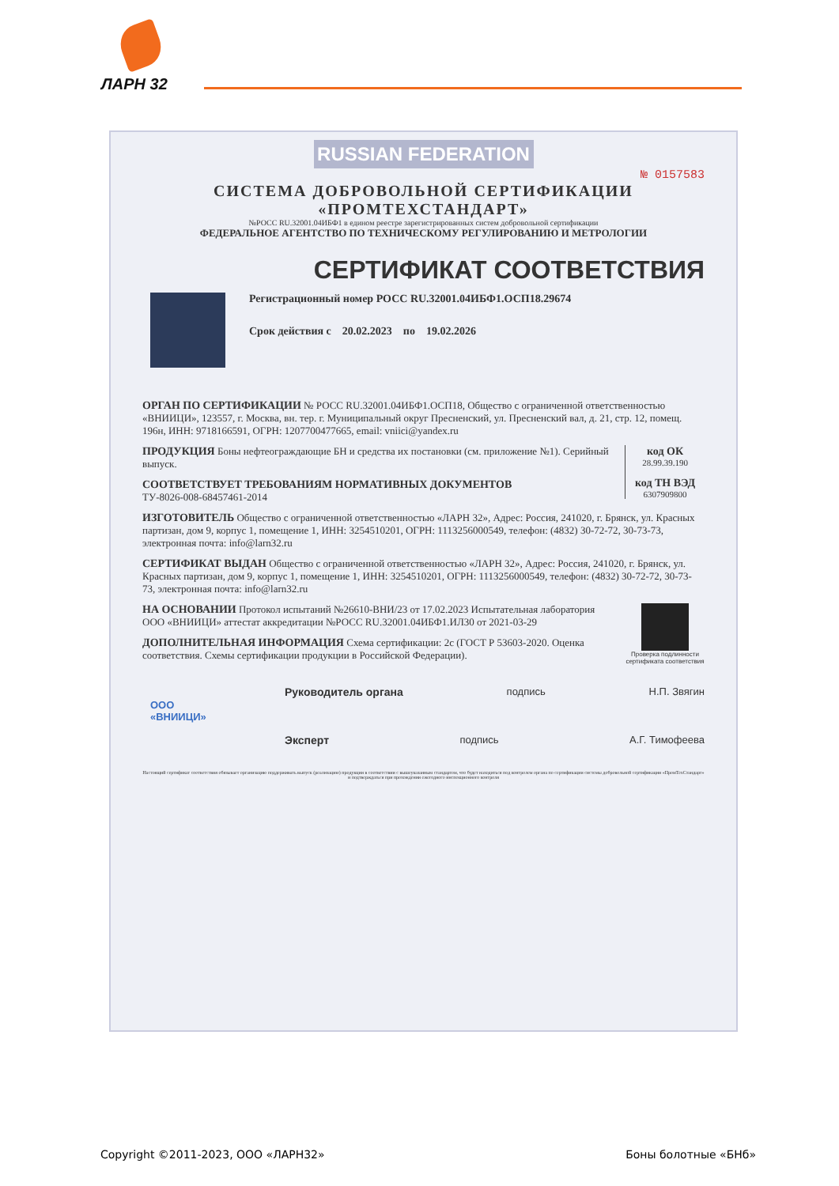ЛАРН 32
RUSSIAN FEDERATION
№ 0157583
СИСТЕМА ДОБРОВОЛЬНОЙ СЕРТИФИКАЦИИ
«ПРОМТЕХСТАНДАРТ»
№РОСС RU.32001.04ИБФ1 в едином реестре зарегистрированных систем добровольной сертификации
ФЕДЕРАЛЬНОЕ АГЕНТСТВО ПО ТЕХНИЧЕСКОМУ РЕГУЛИРОВАНИЮ И МЕТРОЛОГИИ
СЕРТИФИКАТ СООТВЕТСТВИЯ
Регистрационный номер РОСС RU.32001.04ИБФ1.ОСП18.29674
Срок действия с 20.02.2023 по 19.02.2026
ОРГАН ПО СЕРТИФИКАЦИИ № РОСС RU.32001.04ИБФ1.ОСП18, Общество с ограниченной ответственностью «ВНИИЦИ», 123557, г. Москва, вн. тер. г. Муниципальный округ Пресненский, ул. Пресненский вал, д. 21, стр. 12, помещ. 196н, ИНН: 9718166591, ОГРН: 1207700477665, email: vniici@yandex.ru
код ОК
28.99.39.190
код ТН ВЭД
6307909800
ПРОДУКЦИЯ Боны нефтеограждающие БН и средства их постановки (см. приложение №1). Серийный выпуск.
СООТВЕТСТВУЕТ ТРЕБОВАНИЯМ НОРМАТИВНЫХ ДОКУМЕНТОВ
ТУ-8026-008-68457461-2014
ИЗГОТОВИТЕЛЬ Общество с ограниченной ответственностью «ЛАРН 32», Адрес: Россия, 241020, г. Брянск, ул. Красных партизан, дом 9, корпус 1, помещение 1, ИНН: 3254510201, ОГРН: 1113256000549, телефон: (4832) 30-72-72, 30-73-73, электронная почта: info@larn32.ru
СЕРТИФИКАТ ВЫДАН Общество с ограниченной ответственностью «ЛАРН 32», Адрес: Россия, 241020, г. Брянск, ул. Красных партизан, дом 9, корпус 1, помещение 1, ИНН: 3254510201, ОГРН: 1113256000549, телефон: (4832) 30-72-72, 30-73-73, электронная почта: info@larn32.ru
Проверка подлинности сертификата соответствия
НА ОСНОВАНИИ Протокол испытаний №26610-ВНИ/23 от 17.02.2023 Испытательная лаборатория ООО «ВНИИЦИ» аттестат аккредитации №РОСС RU.32001.04ИБФ1.ИЛ30 от 2021-03-29
ДОПОЛНИТЕЛЬНАЯ ИНФОРМАЦИЯ Схема сертификации: 2с (ГОСТ Р 53603-2020. Оценка соответствия. Схемы сертификации продукции в Российской Федерации).
Руководитель органа подпись Н.П. Звягин
Эксперт подпись А.Г. Тимофеева
ООО
«ВНИИЦИ»
Настоящий сертификат соответствия обязывает организацию поддерживать выпуск (реализацию) продукции в соответствии с вышеуказанным стандартом, что будет находиться под контролем органа по сертификации системы добровольной сертификации «ПромТехСтандарт» и подтверждаться при прохождении ежегодного инспекционного контроля
Copyright ©2011-2023, ООО «ЛАРН32» Боны болотные «БНб»